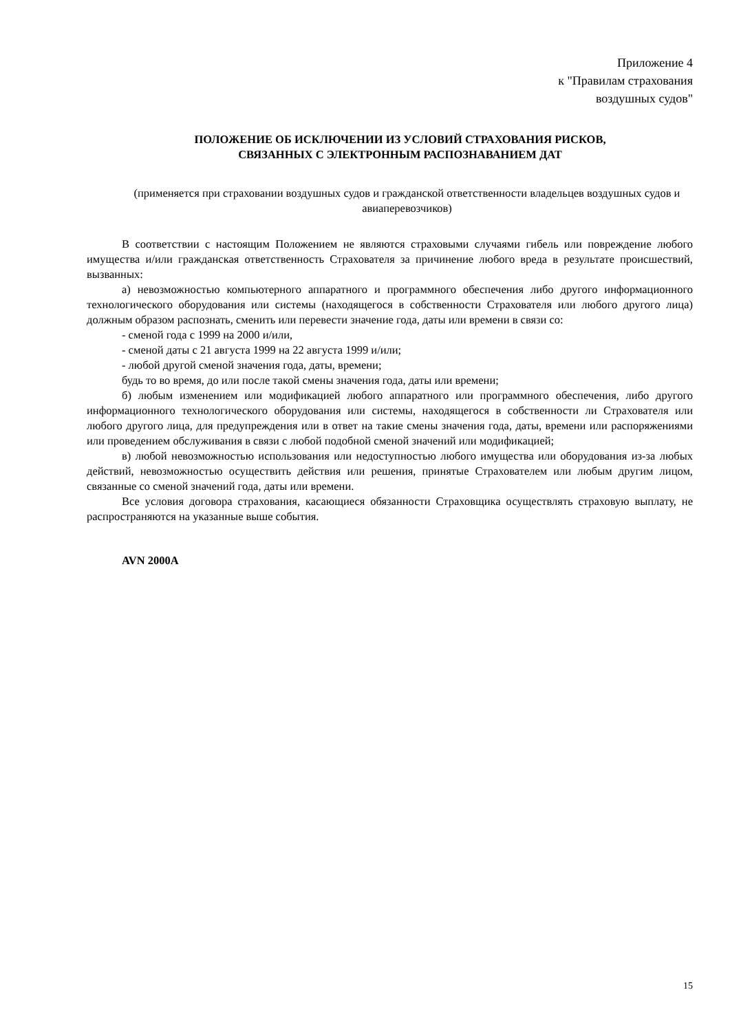Приложение 4
к "Правилам страхования
воздушных судов"
ПОЛОЖЕНИЕ ОБ ИСКЛЮЧЕНИИ ИЗ УСЛОВИЙ СТРАХОВАНИЯ РИСКОВ,
СВЯЗАННЫХ С ЭЛЕКТРОННЫМ РАСПОЗНАВАНИЕМ ДАТ
(применяется при страховании воздушных судов и гражданской ответственности владельцев воздушных судов и авиаперевозчиков)
В соответствии с настоящим Положением не являются страховыми случаями гибель или повреждение любого имущества и/или гражданская ответственность Страхователя за причинение любого вреда в результате происшествий, вызванных:
а) невозможностью компьютерного аппаратного и программного обеспечения либо другого информационного технологического оборудования или системы (находящегося в собственности Страхователя или любого другого лица) должным образом распознать, сменить или перевести значение года, даты или времени в связи со:
- сменой года с 1999 на 2000 и/или,
- сменой даты с 21 августа 1999 на 22 августа 1999 и/или;
- любой другой сменой значения года, даты, времени;
будь то во время, до или после такой смены значения года, даты или времени;
б) любым изменением или модификацией любого аппаратного или программного обеспечения, либо другого информационного технологического оборудования или системы, находящегося в собственности ли Страхователя или любого другого лица, для предупреждения или в ответ на такие смены значения года, даты, времени или распоряжениями или проведением обслуживания в связи с любой подобной сменой значений или модификацией;
в) любой невозможностью использования или недоступностью любого имущества или оборудования из-за любых действий, невозможностью осуществить действия или решения, принятые Страхователем или любым другим лицом, связанные со сменой значений года, даты или времени.
Все условия договора страхования, касающиеся обязанности Страховщика осуществлять страховую выплату, не распространяются на указанные выше события.
AVN 2000A
15